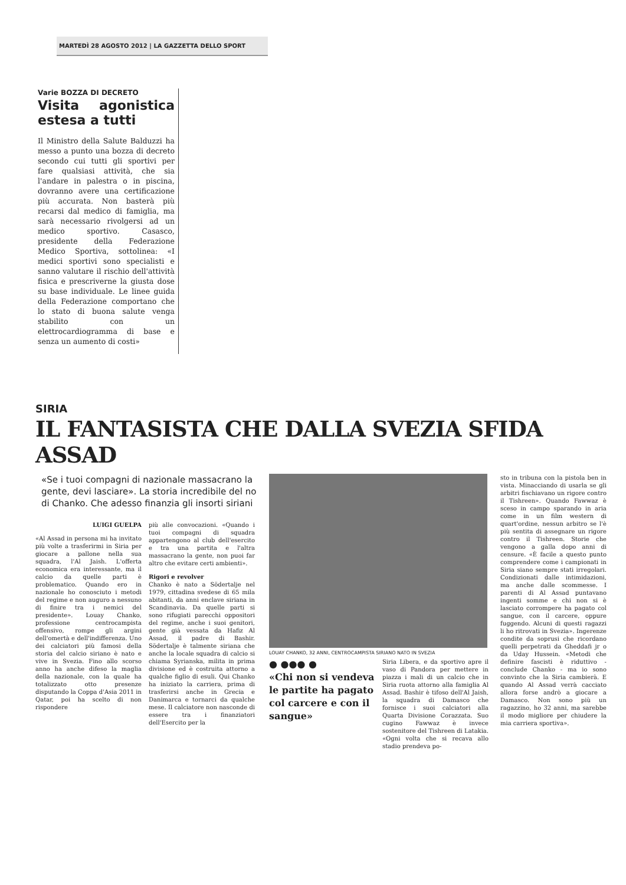MARTEDÌ 28 AGOSTO 2012 | LA GAZZETTA DELLO SPORT
Varie BOZZA DI DECRETO
Visita agonistica estesa a tutti
Il Ministro della Salute Balduzzi ha messo a punto una bozza di decreto secondo cui tutti gli sportivi per fare qualsiasi attività, che sia l'andare in palestra o in piscina, dovranno avere una certificazione più accurata. Non basterà più recarsi dal medico di famiglia, ma sarà necessario rivolgersi ad un medico sportivo. Casasco, presidente della Federazione Medico Sportiva, sottolinea: «I medici sportivi sono specialisti e sanno valutare il rischio dell'attività fisica e prescriverne la giusta dose su base individuale. Le linee guida della Federazione comportano che lo stato di buona salute venga stabilito con un elettrocardiogramma di base e senza un aumento di costi»
SIRIA
IL FANTASISTA CHE DALLA SVEZIA SFIDA ASSAD
«Se i tuoi compagni di nazionale massacrano la gente, devi lasciare». La storia incredibile del no di Chanko. Che adesso finanzia gli insorti siriani
LUIGI GUELPA
«Al Assad in persona mi ha invitato più volte a trasferirmi in Siria per giocare a pallone nella sua squadra, l'Al Jaish. L'offerta economica era interessante, ma il calcio da quelle parti è problematico. Quando ero in nazionale ho conosciuto i metodi del regime e non auguro a nessuno di finire tra i nemici del presidente». Louay Chanko, professione centrocampista offensivo, rompe gli argini dell'omertà e dell'indifferenza. Uno dei calciatori più famosi della storia del calcio siriano è nato e vive in Svezia. Fino allo scorso anno ha anche difeso la maglia della nazionale, con la quale ha totalizzato otto presenze disputando la Coppa d'Asia 2011 in Qatar, poi ha scelto di non rispondere
più alle convocazioni. «Quando i tuoi compagni di squadra appartengono al club dell'esercito e tra una partita e l'altra massacrano la gente, non puoi far altro che evitare certi ambienti».
Rigori e revolver
Chanko è nato a Södertalje nel 1979, cittadina svedese di 65 mila abitanti, da anni enclave siriana in Scandinavia. Da quelle parti si sono rifugiati parecchi oppositori del regime, anche i suoi genitori, gente già vessata da Hafiz Al Assad, il padre di Bashir. Södertalje è talmente siriana che anche la locale squadra di calcio si chiama Syrianska, milita in prima divisione ed è costruita attorno a qualche figlio di esuli. Qui Chanko ha iniziato la carriera, prima di trasferirsi anche in Grecia e Danimarca e tornarci da qualche mese. Il calciatore non nasconde di essere tra i finanziatori dell'Esercito per la
LOUAY CHANKO, 32 ANNI, CENTROCAMPISTA SIRIANO NATO IN SVEZIA
● ●●● ●
«Chi non si vendeva le partite ha pagato col carcere e con il sangue»
Siria Libera, e da sportivo apre il vaso di Pandora per mettere in piazza i mali di un calcio che in Siria ruota attorno alla famiglia Al Assad. Bashir è tifoso dell'Al Jaish, la squadra di Damasco che fornisce i suoi calciatori alla Quarta Divisione Corazzata. Suo cugino Fawwaz è invece sostenitore del Tishreen di Latakia. «Ogni volta che si recava allo stadio prendeva po-
sto in tribuna con la pistola ben in vista. Minacciando di usarla se gli arbitri fischiavano un rigore contro il Tishreen». Quando Fawwaz è sceso in campo sparando in aria come in un film western di quart'ordine, nessun arbitro se l'è più sentita di assegnare un rigore contro il Tishreen. Storie che vengono a galla dopo anni di censure. «È facile a questo punto comprendere come i campionati in Siria siano sempre stati irregolari. Condizionati dalle intimidazioni, ma anche dalle scommesse. I parenti di Al Assad puntavano ingenti somme e chi non si è lasciato corrompere ha pagato col sangue, con il carcere, oppure fuggendo. Alcuni di questi ragazzi li ho ritrovati in Svezia». Ingerenze condite da soprusi che ricordano quelli perpetrati da Gheddafi jr o da Uday Hussein. «Metodi che definire fascisti è riduttivo - conclude Chanko - ma io sono convinto che la Siria cambierà. E quando Al Assad verrà cacciato allora forse andrò a giocare a Damasco. Non sono più un ragazzino, ho 32 anni, ma sarebbe il modo migliore per chiudere la mia carriera sportiva».